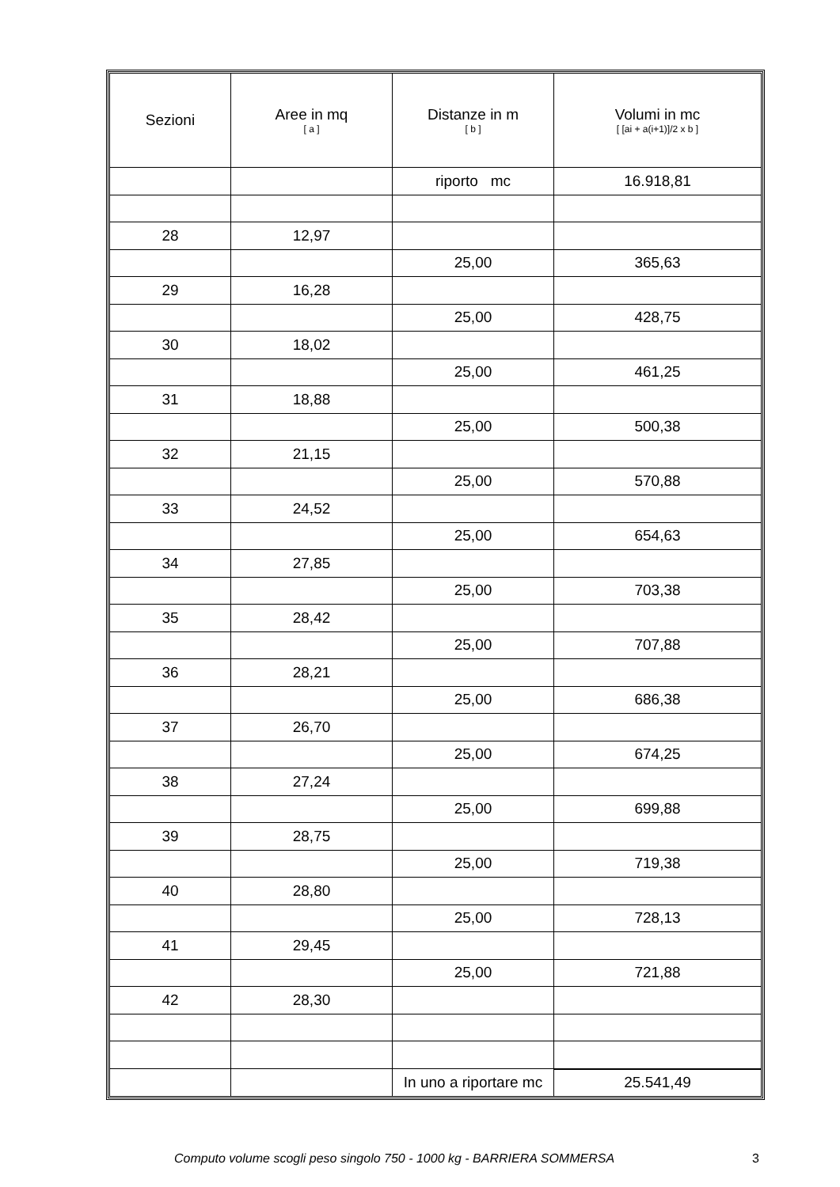| Sezioni | Aree in mq [ a ] | Distanze in m [ b ] | Volumi in mc [ [ai + a(i+1)]/2 x b ] |
| --- | --- | --- | --- |
| | | riporto mc | 16.918,81 |
| 28 | 12,97 | | |
| | | 25,00 | 365,63 |
| 29 | 16,28 | | |
| | | 25,00 | 428,75 |
| 30 | 18,02 | | |
| | | 25,00 | 461,25 |
| 31 | 18,88 | | |
| | | 25,00 | 500,38 |
| 32 | 21,15 | | |
| | | 25,00 | 570,88 |
| 33 | 24,52 | | |
| | | 25,00 | 654,63 |
| 34 | 27,85 | | |
| | | 25,00 | 703,38 |
| 35 | 28,42 | | |
| | | 25,00 | 707,88 |
| 36 | 28,21 | | |
| | | 25,00 | 686,38 |
| 37 | 26,70 | | |
| | | 25,00 | 674,25 |
| 38 | 27,24 | | |
| | | 25,00 | 699,88 |
| 39 | 28,75 | | |
| | | 25,00 | 719,38 |
| 40 | 28,80 | | |
| | | 25,00 | 728,13 |
| 41 | 29,45 | | |
| | | 25,00 | 721,88 |
| 42 | 28,30 | | |
| | | In uno a riportare mc | 25.541,49 |
Computo volume scogli peso singolo 750 - 1000 kg - BARRIERA SOMMERSA 3